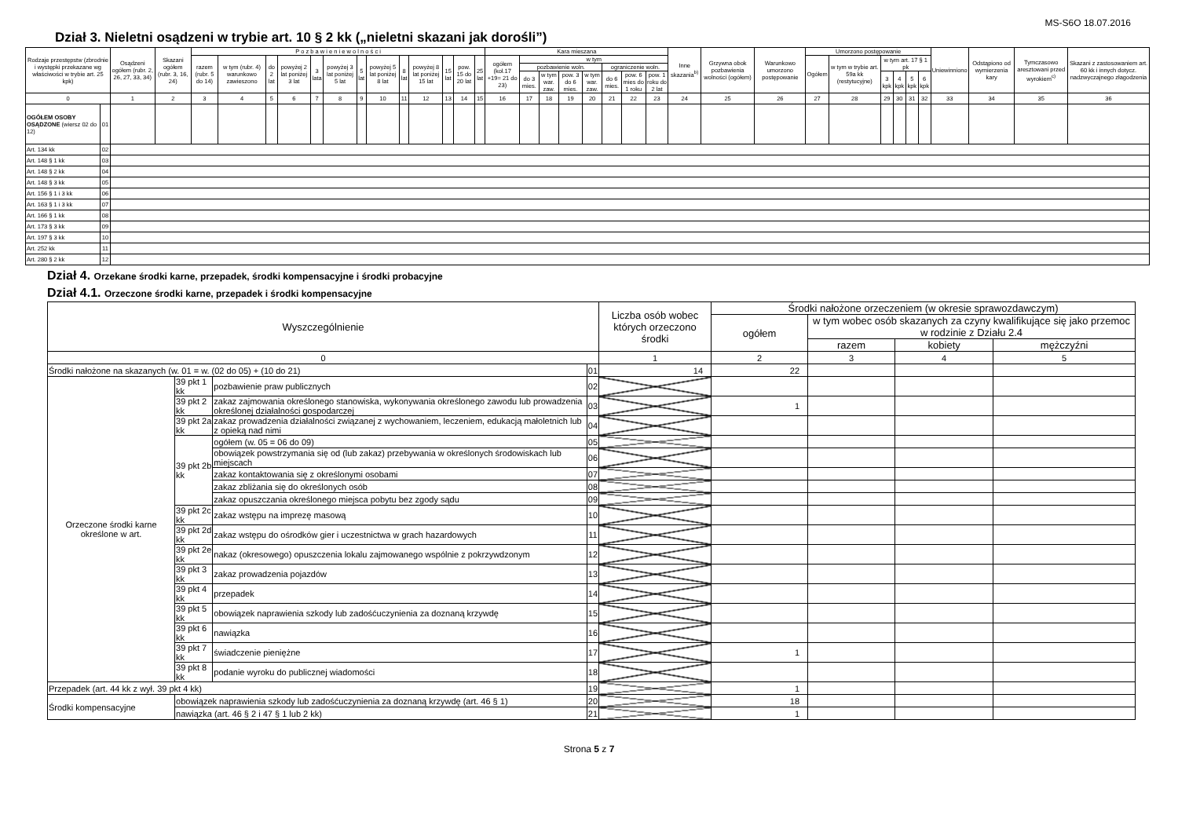MS-S6O 18.07.2016
Dział 3. Nieletni osądzeni w trybie art. 10 § 2 kk („nieletni skazani jak dorośli”)
| Rodzaje przestępstw (zbrodnie i występki przekazane wg właściwości w trybie art. 25 kpk) | | Osądzeni ogółem (rubr. 2, 26, 27, 33, 34) | Skazani ogółem (rubr. 3, 16, 24) | P o z b a w i e n i e w o l n o ś c i | | | | | | | | | | | | | Kara mieszana | | | | | | | | Inne skazania<sup>b)</sup> | Grzywna obok pozbawienia wolności (ogółem) | Warunkowo umorzono postępowanie | Umorzono postępowanie | | | | | | Uniewinniono | Odstąpiono od wymierzenia kary | Tymczasowo aresztowani przed wyrokiem<sup>c)</sup> | Skazani z zastosowaniem art. 60 kk i innych dotycz. nadzwyczajnego złagodzenia |
| --- | --- | --- | --- | --- | --- | --- | --- | --- | --- | --- | --- | --- | --- | --- | --- | --- | --- | --- | --- | --- | --- | --- | --- | --- | --- | --- | --- | --- | --- | --- | --- | --- | --- | --- | --- | --- | --- |
| | | | | razem (rubr. 5 do 14) | w tym (rubr. 4) warunkowo zawieszono | do 2 lat | powyżej 2 lat poniżej 3 lat | 3 lata | powyżej 3 lat poniżej 5 lat | 5 lat | powyżej 5 lat poniżej 8 lat | 8 lat | powyżej 8 lat poniżej 15 lat | 15 lat | pow. 15 do 20 lat | 25 lat | ogółem (kol.17 +19= 21 do 23) | w tym | | | | | | | | | | Ogółem | w tym w trybie art. 59a kk (restytucyjne) | w tym art. 17 § 1 pk | | | | | | | |
| | | | | | | | | | | | | | | | | | | pozbawienie woln. | | | | ograniczenie woln. | | | | | | | | | | | | | | | |
| | | | | | | | | | | | | | | | | | | do 3 mies. | w tym war. zaw. | pow. 3 do 6 mies. | w tym war. zaw. | do 6 mies. | pow. 6 mies do 1 roku | pow. 1 roku do 2 lat | | | | | | 3 kpk | 4 kpk | 5 kpk | 6 kpk | | | | |
| 0 | | 1 | 2 | 3 | 4 | 5 | 6 | 7 | 8 | 9 | 10 | 11 | 12 | 13 | 14 | 15 | 16 | 17 | 18 | 19 | 20 | 21 | 22 | 23 | 24 | 25 | 26 | 27 | 28 | 29 | 30 | 31 | 32 | 33 | 34 | 35 | 36 |
| OGÓŁEM OSOBY OSĄDZONE (wiersz 02 do 12) | 01 | | | | | | | | | | | | | | | | | | | | | | | | | | | | | | | | | | | | |
| Art. 134 kk | 02 | | | | | | | | | | | | | | | | | | | | | | | | | | | | | | | | | | | | |
| Art. 148 § 1 kk | 03 | | | | | | | | | | | | | | | | | | | | | | | | | | | | | | | | | | | | |
| Art. 148 § 2 kk | 04 | | | | | | | | | | | | | | | | | | | | | | | | | | | | | | | | | | | | |
| Art. 148 § 3 kk | 05 | | | | | | | | | | | | | | | | | | | | | | | | | | | | | | | | | | | | |
| Art. 156 § 1 i 3 kk | 06 | | | | | | | | | | | | | | | | | | | | | | | | | | | | | | | | | | | | |
| Art. 163 § 1 i 3 kk | 07 | | | | | | | | | | | | | | | | | | | | | | | | | | | | | | | | | | | | |
| Art. 166 § 1 kk | 08 | | | | | | | | | | | | | | | | | | | | | | | | | | | | | | | | | | | | |
| Art. 173 § 3 kk | 09 | | | | | | | | | | | | | | | | | | | | | | | | | | | | | | | | | | | | |
| Art. 197 § 3 kk | 10 | | | | | | | | | | | | | | | | | | | | | | | | | | | | | | | | | | | | |
| Art. 252 kk | 11 | | | | | | | | | | | | | | | | | | | | | | | | | | | | | | | | | | | | |
| Art. 280 § 2 kk | 12 | | | | | | | | | | | | | | | | | | | | | | | | | | | | | | | | | | | | |
Dział 4. Orzekane środki karne, przepadek, środki kompensacyjne i środki probacyjne
Dział 4.1. Orzeczone środki karne, przepadek i środki kompensacyjne
| Wyszczególnienie | | | | Liczba osób wobec których orzeczono środki | Środki nałożone orzeczeniem (w okresie sprawozdawczym) | | | |
| --- | --- | --- | --- | --- | --- | --- | --- | --- |
| | | | | | ogółem | w tym wobec osób skazanych za czyny kwalifikujące się jako przemoc w rodzinie z Działu 2.4 | | |
| | | | | | | razem | kobiety | mężczyźni |
| 0 | | | | 1 | 2 | 3 | 4 | 5 |
| Środki nałożone na skazanych (w. 01 = w. (02 do 05) + (10 do 21) | | | 01 | 14 | 22 | | | |
| Orzeczone środki karne określone w art. | 39 pkt 1 kk | pozbawienie praw publicznych | 02 | | | | | |
| | 39 pkt 2 kk | zakaz zajmowania określonego stanowiska, wykonywania określonego zawodu lub prowadzenia określonej działalności gospodarczej | 03 | | 1 | | | |
| | 39 pkt 2a kk | zakaz prowadzenia działalności związanej z wychowaniem, leczeniem, edukacją małoletnich lub z opieką nad nimi | 04 | | | | | |
| | 39 pkt 2b kk | ogółem (w. 05 = 06 do 09) | 05 | | | | | |
| | | obowiązek powstrzymania się od (lub zakaz) przebywania w określonych środowiskach lub miejscach | 06 | | | | | |
| | | zakaz kontaktowania się z określonymi osobami | 07 | | | | | |
| | | zakaz zbliżania się do określonych osób | 08 | | | | | |
| | | zakaz opuszczania określonego miejsca pobytu bez zgody sądu | 09 | | | | | |
| | 39 pkt 2c kk | zakaz wstępu na imprezę masową | 10 | | | | | |
| | 39 pkt 2d kk | zakaz wstępu do ośrodków gier i uczestnictwa w grach hazardowych | 11 | | | | | |
| | 39 pkt 2e kk | nakaz (okresowego) opuszczenia lokalu zajmowanego wspólnie z pokrzywdzonym | 12 | | | | | |
| | 39 pkt 3 kk | zakaz prowadzenia pojazdów | 13 | | | | | |
| | 39 pkt 4 kk | przepadek | 14 | | | | | |
| | 39 pkt 5 kk | obowiązek naprawienia szkody lub zadośćuczynienia za doznaną krzywdę | 15 | | | | | |
| | 39 pkt 6 kk | nawiązka | 16 | | | | | |
| | 39 pkt 7 kk | świadczenie pieniężne | 17 | | 1 | | | |
| | 39 pkt 8 kk | podanie wyroku do publicznej wiadomości | 18 | | | | | |
| Przepadek (art. 44 kk z wył. 39 pkt 4 kk) | | | 19 | | 1 | | | |
| Środki kompensacyjne | obowiązek naprawienia szkody lub zadośćuczynienia za doznaną krzywdę (art. 46 § 1) | | 20 | | 18 | | | |
| | nawiązka (art. 46 § 2 i 47 § 1 lub 2 kk) | | 21 | | 1 | | | |
Strona 5 z 7